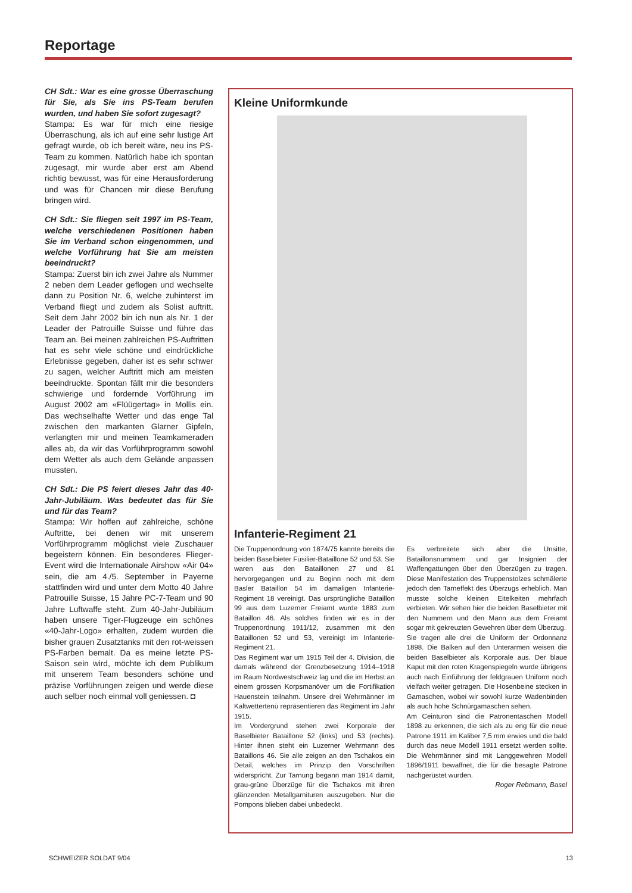Reportage
CH Sdt.: War es eine grosse Überraschung für Sie, als Sie ins PS-Team berufen wurden, und haben Sie sofort zugesagt?
Stampa: Es war für mich eine riesige Überraschung, als ich auf eine sehr lustige Art gefragt wurde, ob ich bereit wäre, neu ins PS-Team zu kommen. Natürlich habe ich spontan zugesagt, mir wurde aber erst am Abend richtig bewusst, was für eine Herausforderung und was für Chancen mir diese Berufung bringen wird.
CH Sdt.: Sie fliegen seit 1997 im PS-Team, welche verschiedenen Positionen haben Sie im Verband schon eingenommen, und welche Vorführung hat Sie am meisten beeindruckt?
Stampa: Zuerst bin ich zwei Jahre als Nummer 2 neben dem Leader geflogen und wechselte dann zu Position Nr. 6, welche zuhinterst im Verband fliegt und zudem als Solist auftritt. Seit dem Jahr 2002 bin ich nun als Nr. 1 der Leader der Patrouille Suisse und führe das Team an. Bei meinen zahlreichen PS-Auftritten hat es sehr viele schöne und eindrückliche Erlebnisse gegeben, daher ist es sehr schwer zu sagen, welcher Auftritt mich am meisten beeindruckte. Spontan fällt mir die besonders schwierige und fordernde Vorführung im August 2002 am «Flüügertag» in Mollis ein. Das wechselhafte Wetter und das enge Tal zwischen den markanten Glarner Gipfeln, verlangten mir und meinen Teamkameraden alles ab, da wir das Vorführprogramm sowohl dem Wetter als auch dem Gelände anpassen mussten.
CH Sdt.: Die PS feiert dieses Jahr das 40-Jahr-Jubiläum. Was bedeutet das für Sie und für das Team?
Stampa: Wir hoffen auf zahlreiche, schöne Auftritte, bei denen wir mit unserem Vorführprogramm möglichst viele Zuschauer begeistern können. Ein besonderes Flieger-Event wird die Internationale Airshow «Air 04» sein, die am 4./5. September in Payerne stattfinden wird und unter dem Motto 40 Jahre Patrouille Suisse, 15 Jahre PC-7-Team und 90 Jahre Luftwaffe steht. Zum 40-Jahr-Jubiläum haben unsere Tiger-Flugzeuge ein schönes «40-Jahr-Logo» erhalten, zudem wurden die bisher grauen Zusatztanks mit den rot-weissen PS-Farben bemalt. Da es meine letzte PS-Saison sein wird, möchte ich dem Publikum mit unserem Team besonders schöne und präzise Vorführungen zeigen und werde diese auch selber noch einmal voll geniessen. ◘
Kleine Uniformkunde
Infanterie-Regiment 21
Die Truppenordnung von 1874/75 kannte bereits die beiden Baselbieter Füsilier-Bataillone 52 und 53. Sie waren aus den Bataillonen 27 und 81 hervorgegangen und zu Beginn noch mit dem Basler Bataillon 54 im damaligen Infanterie-Regiment 18 vereinigt. Das ursprüngliche Bataillon 99 aus dem Luzerner Freiamt wurde 1883 zum Bataillon 46. Als solches finden wir es in der Truppenordnung 1911/12, zusammen mit den Bataillonen 52 und 53, vereinigt im Infanterie-Regiment 21.
Das Regiment war um 1915 Teil der 4. Division, die damals während der Grenzbesetzung 1914–1918 im Raum Nordwestschweiz lag und die im Herbst an einem grossen Korpsmanöver um die Fortifikation Hauenstein teilnahm. Unsere drei Wehrmänner im Kaltwettertenü repräsentieren das Regiment im Jahr 1915.
Im Vordergrund stehen zwei Korporale der Baselbieter Bataillone 52 (links) und 53 (rechts). Hinter ihnen steht ein Luzerner Wehrmann des Bataillons 46. Sie alle zeigen an den Tschakos ein Detail, welches im Prinzip den Vorschriften widerspricht. Zur Tarnung begann man 1914 damit, grau-grüne Überzüge für die Tschakos mit ihren glänzenden Metallgarnituren auszugeben. Nur die Pompons blieben dabei unbedeckt.
Es verbreitete sich aber die Unsitte, Bataillonsnummern und gar Insignien der Waffengattungen über den Überzügen zu tragen. Diese Manifestation des Truppenstolzes schmälerte jedoch den Tarneffekt des Überzugs erheblich. Man musste solche kleinen Eitelkeiten mehrfach verbieten. Wir sehen hier die beiden Baselbieter mit den Nummern und den Mann aus dem Freiamt sogar mit gekreuzten Gewehren über dem Überzug.
Sie tragen alle drei die Uniform der Ordonnanz 1898. Die Balken auf den Unterarmen weisen die beiden Baselbieter als Korporale aus. Der blaue Kaput mit den roten Kragenspiegeln wurde übrigens auch nach Einführung der feldgrauen Uniform noch vielfach weiter getragen. Die Hosenbeine stecken in Gamaschen, wobei wir sowohl kurze Wadenbinden als auch hohe Schnürgamaschen sehen.
Am Ceinturon sind die Patronentaschen Modell 1898 zu erkennen, die sich als zu eng für die neue Patrone 1911 im Kaliber 7,5 mm erwies und die bald durch das neue Modell 1911 ersetzt werden sollte. Die Wehrmänner sind mit Langgewehren Modell 1896/1911 bewaffnet, die für die besagte Patrone nachgerüstet wurden.
Roger Rebmann, Basel
SCHWEIZER SOLDAT 9/04 13